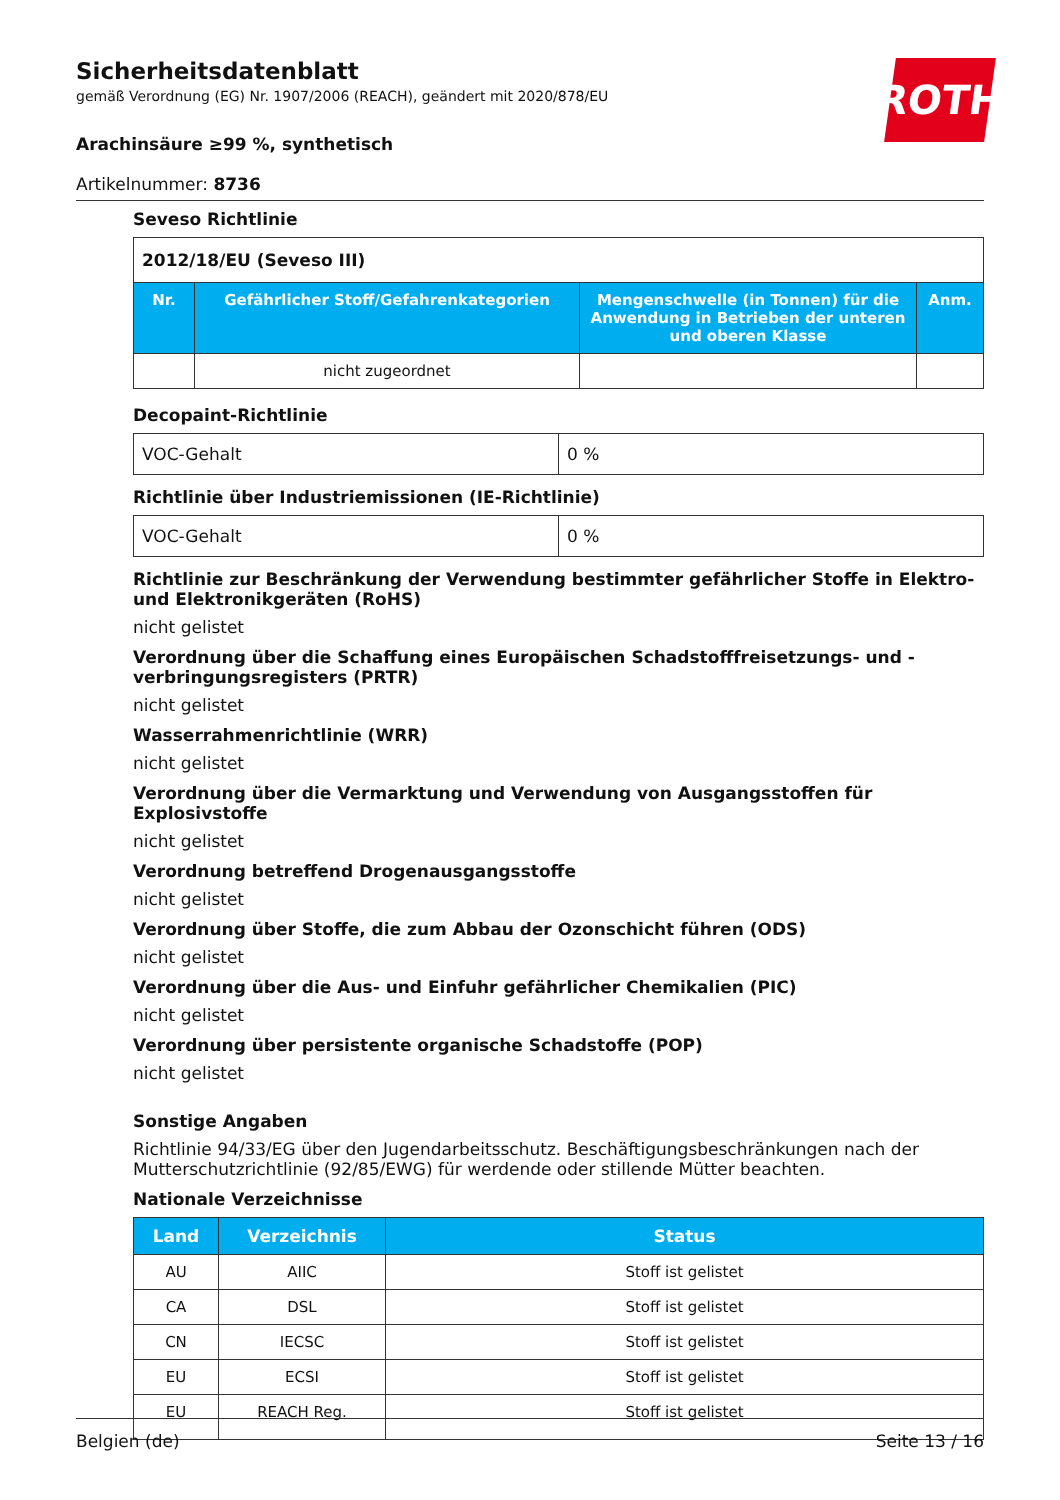ROTH
Sicherheitsdatenblatt
gemäß Verordnung (EG) Nr. 1907/2006 (REACH), geändert mit 2020/878/EU
Arachinsäure ≥99 %, synthetisch
Artikelnummer: 8736
Seveso Richtlinie
| 2012/18/EU (Seveso III) | | | |
| Nr. | Gefährlicher Stoff/Gefahrenkategorien | Mengenschwelle (in Tonnen) für die Anwendung in Betrieben der unteren und oberen Klasse | Anm. |
| | nicht zugeordnet | | |
Decopaint-Richtlinie
| VOC-Gehalt | 0 % |
Richtlinie über Industriemissionen (IE-Richtlinie)
| VOC-Gehalt | 0 % |
Richtlinie zur Beschränkung der Verwendung bestimmter gefährlicher Stoffe in Elektro- und Elektronikgeräten (RoHS)
nicht gelistet
Verordnung über die Schaffung eines Europäischen Schadstofffreisetzungs- und -verbringungsregisters (PRTR)
nicht gelistet
Wasserrahmenrichtlinie (WRR)
nicht gelistet
Verordnung über die Vermarktung und Verwendung von Ausgangsstoffen für Explosivstoffe
nicht gelistet
Verordnung betreffend Drogenausgangsstoffe
nicht gelistet
Verordnung über Stoffe, die zum Abbau der Ozonschicht führen (ODS)
nicht gelistet
Verordnung über die Aus- und Einfuhr gefährlicher Chemikalien (PIC)
nicht gelistet
Verordnung über persistente organische Schadstoffe (POP)
nicht gelistet
Sonstige Angaben
Richtlinie 94/33/EG über den Jugendarbeitsschutz. Beschäftigungsbeschränkungen nach der Mutterschutzrichtlinie (92/85/EWG) für werdende oder stillende Mütter beachten.
Nationale Verzeichnisse
| Land | Verzeichnis | Status |
| --- | --- | --- |
| AU | AIIC | Stoff ist gelistet |
| CA | DSL | Stoff ist gelistet |
| CN | IECSC | Stoff ist gelistet |
| EU | ECSI | Stoff ist gelistet |
| EU | REACH Reg. | Stoff ist gelistet |
Belgien (de) Seite 13 / 16